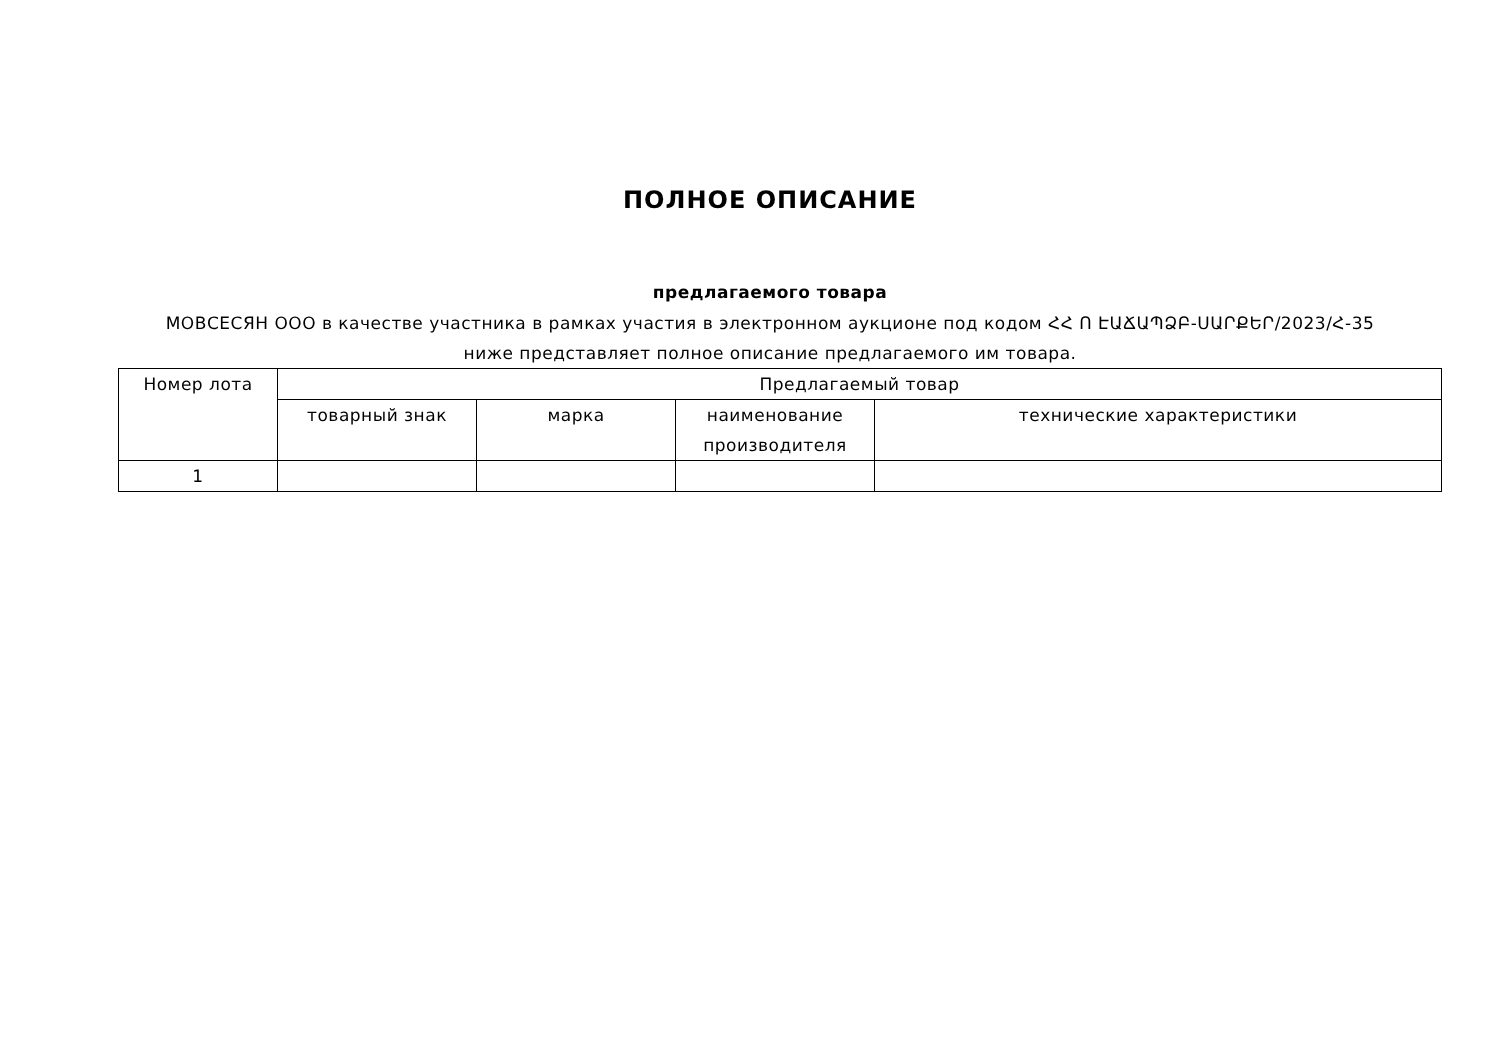ПОЛНОЕ ОПИСАНИЕ
предлагаемого товара
МОВСЕСЯН ООО в качестве участника в рамках участия в электронном аукционе под кодом ՀՀ Ո ԷԱՃԱՊՁԲ-ՍԱՐՔԵՐ/2023/Հ-35
ниже представляет полное описание предлагаемого им товара.
| Номер лота | Предлагаемый товар | | | |
| --- | --- | --- | --- | --- |
| | товарный знак | марка | наименование производителя | технические характеристики |
| 1 | | | | |